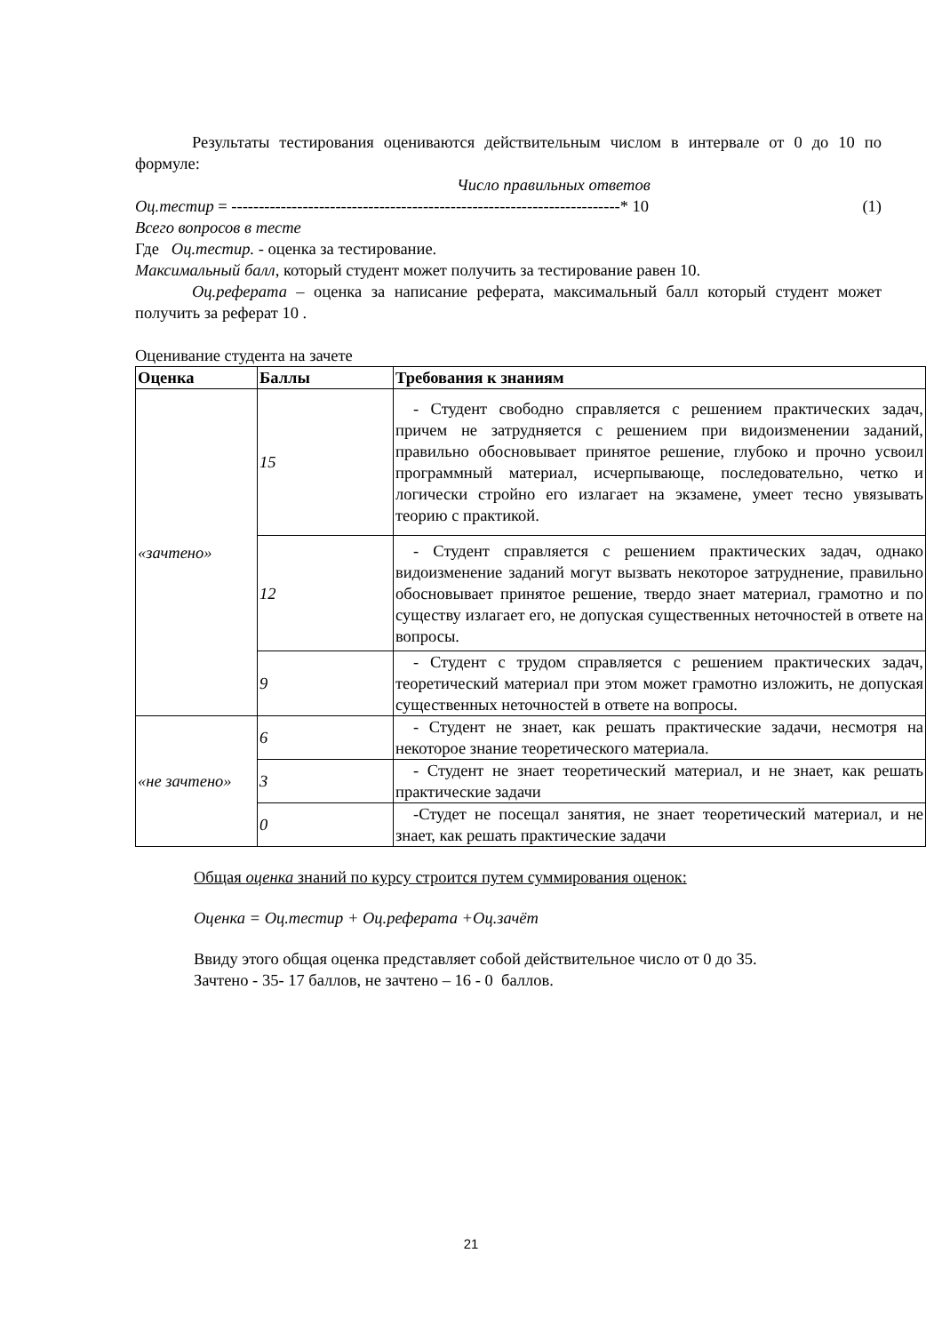Результаты тестирования оцениваются действительным числом в интервале от 0 до 10 по формуле:
Число правильных ответов
Оц.тестир = -----------------------------------------------------------------------* 10 (1)
Всего вопросов в тесте
Где Оц.тестир. - оценка за тестирование.
Максимальный балл, который студент может получить за тестирование равен 10.
Оц.реферата – оценка за написание реферата, максимальный балл который студент может получить за реферат 10 .
Оценивание студента на зачете
| Оценка | Баллы | Требования к знаниям |
| --- | --- | --- |
| «зачтено» | 15 | - Студент свободно справляется с решением практических задач, причем не затрудняется с решением при видоизменении заданий, правильно обосновывает принятое решение, глубоко и прочно усвоил программный материал, исчерпывающе, последовательно, четко и логически стройно его излагает на экзамене, умеет тесно увязывать теорию с практикой. |
| | 12 | - Студент справляется с решением практических задач, однако видоизменение заданий могут вызвать некоторое затруднение, правильно обосновывает принятое решение, твердо знает материал, грамотно и по существу излагает его, не допуская существенных неточностей в ответе на вопросы. |
| | 9 | - Студент с трудом справляется с решением практических задач, теоретический материал при этом может грамотно изложить, не допуская существенных неточностей в ответе на вопросы. |
| «не зачтено» | 6 | - Студент не знает, как решать практические задачи, несмотря на некоторое знание теоретического материала. |
| | 3 | - Студент не знает теоретический материал, и не знает, как решать практические задачи |
| | 0 | -Студет не посещал занятия, не знает теоретический материал, и не знает, как решать практические задачи |
Общая оценка знаний по курсу строится путем суммирования оценок:
Оценка = Оц.тестир + Оц.реферата +Оц.зачёт
Ввиду этого общая оценка представляет собой действительное число от 0 до 35.
Зачтено - 35- 17 баллов, не зачтено – 16 - 0 баллов.
21